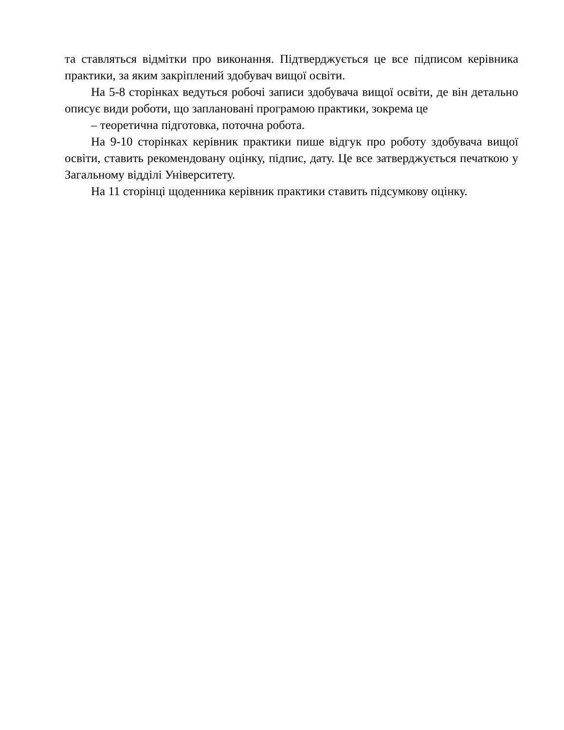та ставляться відмітки про виконання. Підтверджується це все підписом керівника практики, за яким закріплений здобувач вищої освіти.
На 5-8 сторінках ведуться робочі записи здобувача вищої освіти, де він детально описує види роботи, що заплановані програмою практики, зокрема це
– теоретична підготовка, поточна робота.
На 9-10 сторінках керівник практики пише відгук про роботу здобувача вищої освіти, ставить рекомендовану оцінку, підпис, дату. Це все затверджується печаткою у Загальному відділі Університету.
На 11 сторінці щоденника керівник практики ставить підсумкову оцінку.